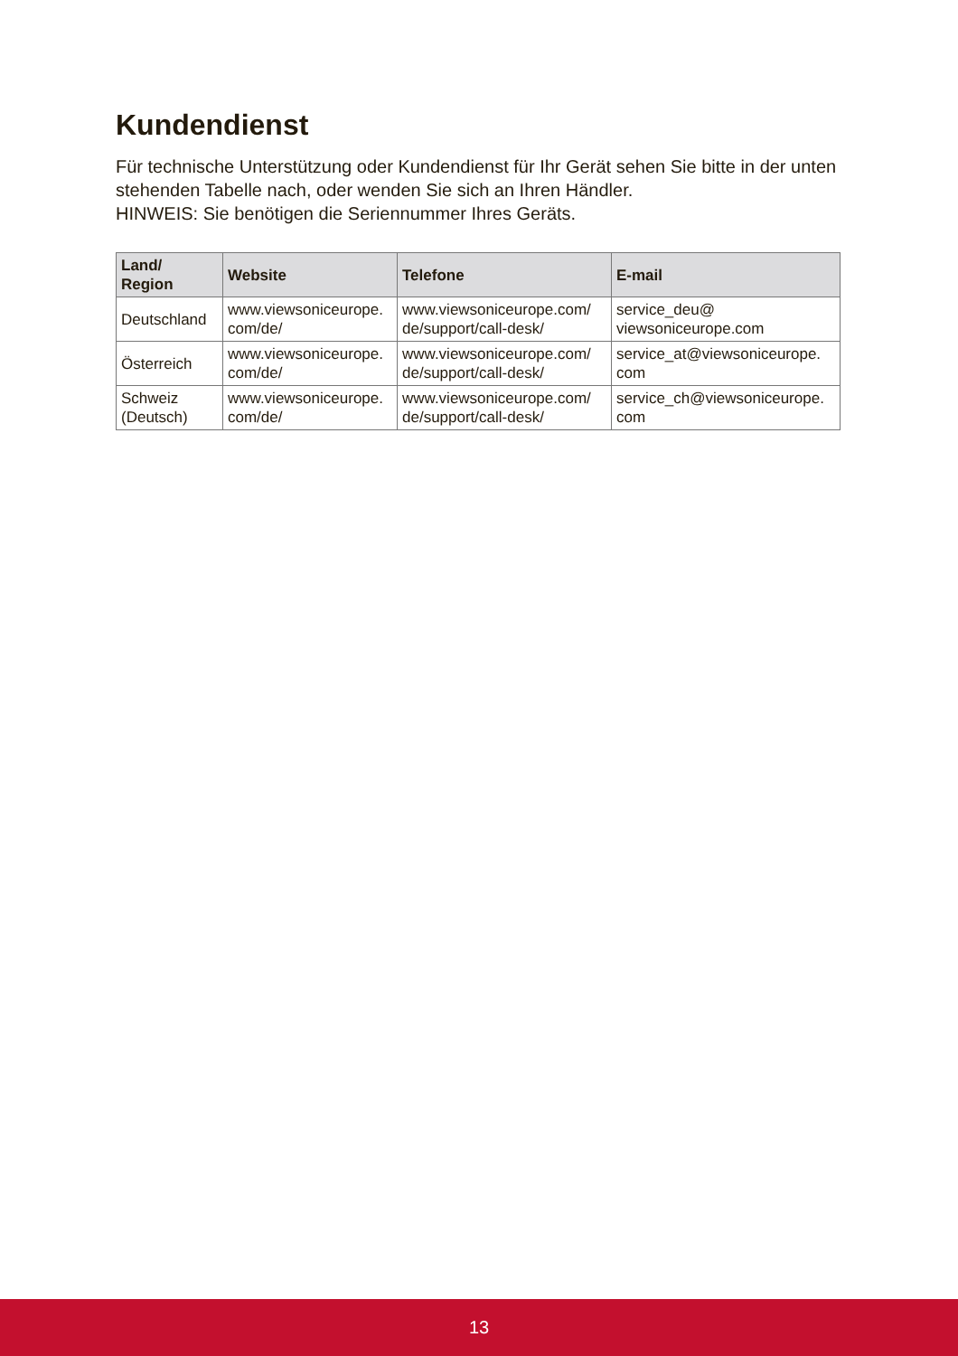Kundendienst
Für technische Unterstützung oder Kundendienst für Ihr Gerät sehen Sie bitte in der unten stehenden Tabelle nach, oder wenden Sie sich an Ihren Händler.
HINWEIS: Sie benötigen die Seriennummer Ihres Geräts.
| Land/ Region | Website | Telefone | E-mail |
| --- | --- | --- | --- |
| Deutschland | www.viewsoniceurope. com/de/ | www.viewsoniceurope.com/ de/support/call-desk/ | service_deu@ viewsoniceurope.com |
| Österreich | www.viewsoniceurope. com/de/ | www.viewsoniceurope.com/ de/support/call-desk/ | service_at@viewsoniceurope. com |
| Schweiz (Deutsch) | www.viewsoniceurope. com/de/ | www.viewsoniceurope.com/ de/support/call-desk/ | service_ch@viewsoniceurope. com |
13